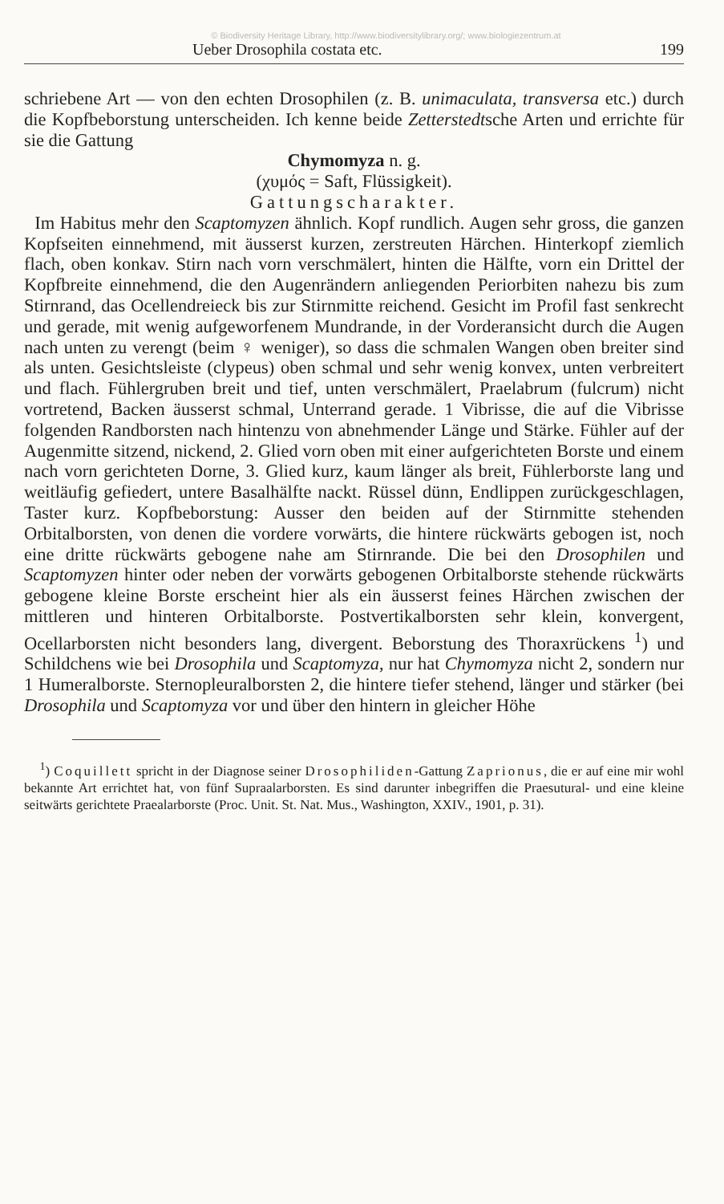© Biodiversity Heritage Library, http://www.biodiversitylibrary.org/; www.biologiezentrum.at
Ueber Drosophila costata etc. 199
schriebene Art — von den echten Drosophilen (z. B. unimaculata, transversa etc.) durch die Kopfbeborstung unterscheiden. Ich kenne beide Zetterstedtsche Arten und errichte für sie die Gattung
Chymomyza n. g.
(χυμός = Saft, Flüssigkeit).
Gattungscharakter.
Im Habitus mehr den Scaptomyzen ähnlich. Kopf rundlich. Augen sehr gross, die ganzen Kopfseiten einnehmend, mit äusserst kurzen, zerstreuten Härchen. Hinterkopf ziemlich flach, oben konkav. Stirn nach vorn verschmälert, hinten die Hälfte, vorn ein Drittel der Kopfbreite einnehmend, die den Augenrändern anliegenden Periorbiten nahezu bis zum Stirnrand, das Ocellendreieck bis zur Stirnmitte reichend. Gesicht im Profil fast senkrecht und gerade, mit wenig aufgeworfenem Mundrande, in der Vorderansicht durch die Augen nach unten zu verengt (beim ♀ weniger), so dass die schmalen Wangen oben breiter sind als unten. Gesichtsleiste (clypeus) oben schmal und sehr wenig konvex, unten verbreitert und flach. Fühlergruben breit und tief, unten verschmälert, Praelabrum (fulcrum) nicht vortretend, Backen äusserst schmal, Unterrand gerade. 1 Vibrisse, die auf die Vibrisse folgenden Randborsten nach hintenzu von abnehmender Länge und Stärke. Fühler auf der Augenmitte sitzend, nickend, 2. Glied vorn oben mit einer aufgerichteten Borste und einem nach vorn gerichteten Dorne, 3. Glied kurz, kaum länger als breit, Fühlerborste lang und weitläufig gefiedert, untere Basalhälfte nackt. Rüssel dünn, Endlippen zurückgeschlagen, Taster kurz. Kopfbeborstung: Ausser den beiden auf der Stirnmitte stehenden Orbitalborsten, von denen die vordere vorwärts, die hintere rückwärts gebogen ist, noch eine dritte rückwärts gebogene nahe am Stirnrande. Die bei den Drosophilen und Scaptomyzen hinter oder neben der vorwärts gebogenen Orbitalborste stehende rückwärts gebogene kleine Borste erscheint hier als ein äusserst feines Härchen zwischen der mittleren und hinteren Orbitalborste. Postvertikalborsten sehr klein, konvergent, Ocellarborsten nicht besonders lang, divergent. Beborstung des Thoraxrückens <sup>1</sup>) und Schildchens wie bei Drosophila und Scaptomyza, nur hat Chymomyza nicht 2, sondern nur 1 Humeralborste. Sternopleuralborsten 2, die hintere tiefer stehend, länger und stärker (bei Drosophila und Scaptomyza vor und über den hintern in gleicher Höhe
<sup>1</sup>) Coquillett spricht in der Diagnose seiner Drosophiliden-Gattung Zaprionus, die er auf eine mir wohl bekannte Art errichtet hat, von fünf Supraalarborsten. Es sind darunter inbegriffen die Praesutural- und eine kleine seitwärts gerichtete Praealarborste (Proc. Unit. St. Nat. Mus., Washington, XXIV., 1901, p. 31).